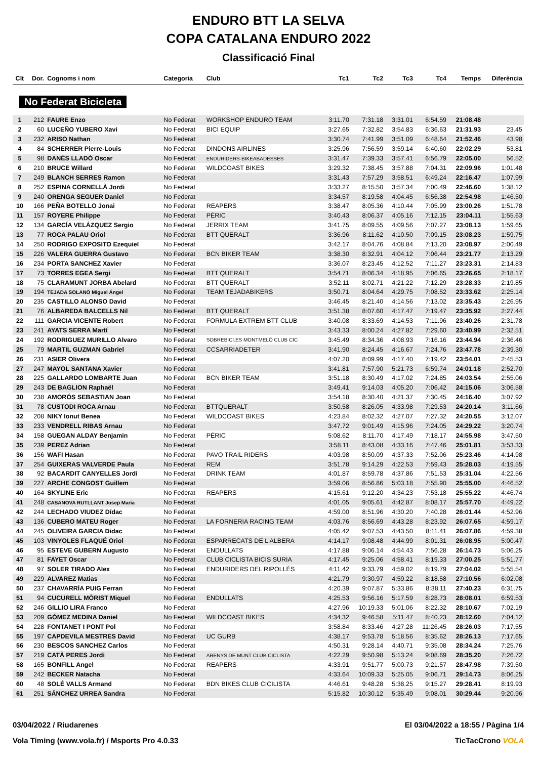ENDURO BTT LA SELVA
COPA CATALANA ENDURO 2022
Classificació Final
| Clt | Dor. | Cognoms i nom | Categoria | Club | Tc1 | Tc2 | Tc3 | Tc4 | Temps | Diferència |
| --- | --- | --- | --- | --- | --- | --- | --- | --- | --- | --- |
| No Federat Bicicleta | | | | | | | | | | |
| 1 | 212 | FAURE Enzo | No Federat | WORKSHOP ENDURO TEAM | 3:11.70 | 7:31.18 | 3:31.01 | 6:54.59 | 21:08.48 | |
| 2 | 60 | LUCEÑO YUBERO Xavi | No Federat | BICI EQUIP | 3:27.65 | 7:32.82 | 3:54.83 | 6:36.63 | 21:31.93 | 23.45 |
| 3 | 232 | ARISO Nathan | No Federat | | 3:30.74 | 7:41.99 | 3:51.09 | 6:48.64 | 21:52.46 | 43.98 |
| 4 | 84 | SCHERRER Pierre-Louis | No Federat | DINDONS AIRLINES | 3:25.96 | 7:56.59 | 3:59.14 | 6:40.60 | 22:02.29 | 53.81 |
| 5 | 98 | DANÉS LLADÓ Oscar | No Federat | ENDURIDERS-BIKEABADESSES | 3:31.47 | 7:39.33 | 3:57.41 | 6:56.79 | 22:05.00 | 56.52 |
| 6 | 210 | BRUCE Willard | No Federat | WILDCOAST BIKES | 3:29.32 | 7:38.45 | 3:57.88 | 7:04.31 | 22:09.96 | 1:01.48 |
| 7 | 249 | BLANCH SERRES Ramon | No Federat | | 3:31.43 | 7:57.29 | 3:58.51 | 6:49.24 | 22:16.47 | 1:07.99 |
| 8 | 252 | ESPINA CORNELLÀ Jordi | No Federat | | 3:33.27 | 8:15.50 | 3:57.34 | 7:00.49 | 22:46.60 | 1:38.12 |
| 9 | 240 | ORENGA SEGUER Daniel | No Federat | | 3:34.57 | 8:19.58 | 4:04.45 | 6:56.38 | 22:54.98 | 1:46.50 |
| 10 | 166 | PEÑA BOTELLO Jonai | No Federat | REAPERS | 3:38.47 | 8:05.36 | 4:10.44 | 7:05.99 | 23:00.26 | 1:51.78 |
| 11 | 157 | ROYERE Philippe | No Federat | PÉRIC | 3:40.43 | 8:06.37 | 4:05.16 | 7:12.15 | 23:04.11 | 1:55.63 |
| 12 | 134 | GARCÍA VELÁZQUEZ Sergio | No Federat | JERRIX TEAM | 3:41.75 | 8:09.55 | 4:09.56 | 7:07.27 | 23:08.13 | 1:59.65 |
| 13 | 77 | ROCA PALAU Oriol | No Federat | BTT QUERALT | 3:36.96 | 8:11.62 | 4:10.50 | 7:09.15 | 23:08.23 | 1:59.75 |
| 14 | 250 | RODRIGO EXPOSITO Ezequiel | No Federat | | 3:42.17 | 8:04.76 | 4:08.84 | 7:13.20 | 23:08.97 | 2:00.49 |
| 15 | 226 | VALERA GUERRA Gustavo | No Federat | BCN BIKER TEAM | 3:38.30 | 8:32.91 | 4:04.12 | 7:06.44 | 23:21.77 | 2:13.29 |
| 16 | 234 | PORTA SANCHEZ Xavier | No Federat | | 3:36.07 | 8:23.45 | 4:12.52 | 7:11.27 | 23:23.31 | 2:14.83 |
| 17 | 73 | TORRES EGEA Sergi | No Federat | BTT QUERALT | 3:54.71 | 8:06.34 | 4:18.95 | 7:06.65 | 23:26.65 | 2:18.17 |
| 18 | 75 | CLARAMUNT JORBA Abelard | No Federat | BTT QUERALT | 3:52.11 | 8:02.71 | 4:21.22 | 7:12.29 | 23:28.33 | 2:19.85 |
| 19 | 194 | TEJADA SOLANO Miguel Ángel | No Federat | TEAM TEJADABIKERS | 3:50.71 | 8:04.64 | 4:29.75 | 7:08.52 | 23:33.62 | 2:25.14 |
| 20 | 235 | CASTILLO ALONSO David | No Federat | | 3:46.45 | 8:21.40 | 4:14.56 | 7:13.02 | 23:35.43 | 2:26.95 |
| 21 | 76 | ALBAREDA BALCELLS Nil | No Federat | BTT QUERALT | 3:51.38 | 8:07.60 | 4:17.47 | 7:19.47 | 23:35.92 | 2:27.44 |
| 22 | 111 | GARCIA VICENTE Robert | No Federat | FORMULA EXTREM BTT CLUB | 3:40.08 | 8:33.69 | 4:14.53 | 7:11.96 | 23:40.26 | 2:31.78 |
| 23 | 241 | AYATS SERRA Martí | No Federat | | 3:43.33 | 8:00.24 | 4:27.82 | 7:29.60 | 23:40.99 | 2:32.51 |
| 24 | 192 | RODRIGUEZ MURILLO Alvaro | No Federat | SOBREBICI.ES MONTMELÓ CLUB CIC | 3:45.49 | 8:34.36 | 4:08.93 | 7:16.16 | 23:44.94 | 2:36.46 |
| 25 | 79 | MARTIL GUZMAN Gabriel | No Federat | CCSARRIADETER | 3:41.90 | 8:24.45 | 4:16.67 | 7:24.76 | 23:47.78 | 2:39.30 |
| 26 | 231 | ASIER Olivera | No Federat | | 4:07.20 | 8:09.99 | 4:17.40 | 7:19.42 | 23:54.01 | 2:45.53 |
| 27 | 247 | MAYOL SANTANA Xavier | No Federat | | 3:41.81 | 7:57.90 | 5:21.73 | 6:59.74 | 24:01.18 | 2:52.70 |
| 28 | 225 | GALLARDO LOMBARTE Juan | No Federat | BCN BIKER TEAM | 3:51.18 | 8:30.49 | 4:17.02 | 7:24.85 | 24:03.54 | 2:55.06 |
| 29 | 243 | DE BAGLION Raphaël | No Federat | | 3:49.41 | 9:14.03 | 4:05.20 | 7:06.42 | 24:15.06 | 3:06.58 |
| 30 | 238 | AMORÓS SEBASTIAN Joan | No Federat | | 3:54.18 | 8:30.40 | 4:21.37 | 7:30.45 | 24:16.40 | 3:07.92 |
| 31 | 78 | CUSTODI ROCA Arnau | No Federat | BTTQUERALT | 3:50.58 | 8:26.05 | 4:33.98 | 7:29.53 | 24:20.14 | 3:11.66 |
| 32 | 208 | NIKY Ionut Benea | No Federat | WILDCOAST BIKES | 4:23.84 | 8:02.32 | 4:27.07 | 7:27.32 | 24:20.55 | 3:12.07 |
| 33 | 233 | VENDRELL RIBAS Arnau | No Federat | | 3:47.72 | 9:01.49 | 4:15.96 | 7:24.05 | 24:29.22 | 3:20.74 |
| 34 | 158 | GUEGAN ALDAY Benjamin | No Federat | PÉRIC | 5:08.62 | 8:11.70 | 4:17.49 | 7:18.17 | 24:55.98 | 3:47.50 |
| 35 | 239 | PEREZ Adrian | No Federat | | 3:58.11 | 8:43.08 | 4:33.16 | 7:47.46 | 25:01.81 | 3:53.33 |
| 36 | 156 | WAFI Hasan | No Federat | PAVO TRAIL RIDERS | 4:03.98 | 8:50.09 | 4:37.33 | 7:52.06 | 25:23.46 | 4:14.98 |
| 37 | 254 | GUIXERAS VALVERDE Paula | No Federat | REM | 3:51.78 | 9:14.29 | 4:22.53 | 7:59.43 | 25:28.03 | 4:19.55 |
| 38 | 92 | BACARDIT CANYELLES Jordi | No Federat | DRINK TEAM | 4:01.87 | 8:59.78 | 4:37.86 | 7:51.53 | 25:31.04 | 4:22.56 |
| 39 | 227 | ARCHE CONGOST Guillem | No Federat | | 3:59.06 | 8:56.86 | 5:03.18 | 7:55.90 | 25:55.00 | 4:46.52 |
| 40 | 164 | SKYLINE Eric | No Federat | REAPERS | 4:15.61 | 9:12.20 | 4:34.23 | 7:53.18 | 25:55.22 | 4:46.74 |
| 41 | 248 | CASANOVA RUTLLANT Josep Maria | No Federat | | 4:01.05 | 9:05.61 | 4:42.87 | 8:08.17 | 25:57.70 | 4:49.22 |
| 42 | 244 | LECHADO VIUDEZ Dídac | No Federat | | 4:59.00 | 8:51.96 | 4:30.20 | 7:40.28 | 26:01.44 | 4:52.96 |
| 43 | 136 | CUBERO MATEU Roger | No Federat | LA FORNERIA RACING TEAM | 4:03.76 | 8:56.69 | 4:43.28 | 8:23.92 | 26:07.65 | 4:59.17 |
| 44 | 245 | OLIVEIRA GARCIA Didac | No Federat | | 4:05.42 | 9:07.53 | 4:43.50 | 8:11.41 | 26:07.86 | 4:59.38 |
| 45 | 103 | VINYOLES FLAQUÉ Oriol | No Federat | ESPARRECATS DE L'ALBERA | 4:14.17 | 9:08.48 | 4:44.99 | 8:01.31 | 26:08.95 | 5:00.47 |
| 46 | 95 | ESTEVE GUBERN Augusto | No Federat | ENDULLATS | 4:17.88 | 9:06.14 | 4:54.43 | 7:56.28 | 26:14.73 | 5:06.25 |
| 47 | 81 | FAYET Oscar | No Federat | CLUB CICLISTA BICIS SURIA | 4:17.45 | 9:25.06 | 4:58.41 | 8:19.33 | 27:00.25 | 5:51.77 |
| 48 | 97 | SOLER TIRADO Alex | No Federat | ENDURIDERS DEL RIPOLLÈS | 4:11.42 | 9:33.79 | 4:59.02 | 8:19.79 | 27:04.02 | 5:55.54 |
| 49 | 229 | ALVAREZ Matias | No Federat | | 4:21.79 | 9:30.97 | 4:59.22 | 8:18.58 | 27:10.56 | 6:02.08 |
| 50 | 237 | CHAVARRÍA PUIG Ferran | No Federat | | 4:20.39 | 9:07.87 | 5:33.86 | 8:38.11 | 27:40.23 | 6:31.75 |
| 51 | 94 | CUCURELL MÒRIST Miquel | No Federat | ENDULLATS | 4:25.53 | 9:56.16 | 5:17.59 | 8:28.73 | 28:08.01 | 6:59.53 |
| 52 | 246 | GILLIO LIRA Franco | No Federat | | 4:27.96 | 10:19.33 | 5:01.06 | 8:22.32 | 28:10.67 | 7:02.19 |
| 53 | 209 | GÓMEZ MEDINA Daniel | No Federat | WILDCOAST BIKES | 4:34.32 | 9:46.58 | 5:11.47 | 8:40.23 | 28:12.60 | 7:04.12 |
| 54 | 228 | FONTANET I PONT Pol | No Federat | | 3:58.84 | 8:33.46 | 4:27.28 | 11:26.45 | 28:26.03 | 7:17.55 |
| 55 | 197 | CAPDEVILA MESTRES David | No Federat | UC GURB | 4:38.17 | 9:53.78 | 5:18.56 | 8:35.62 | 28:26.13 | 7:17.65 |
| 56 | 230 | BESCOS SANCHEZ Carlos | No Federat | | 4:50.31 | 9:28.14 | 4:40.71 | 9:35.08 | 28:34.24 | 7:25.76 |
| 57 | 219 | CATÀ PERES Jordi | No Federat | ARENYS DE MUNT CLUB CICLISTA | 4:22.29 | 9:50.98 | 5:13.24 | 9:08.69 | 28:35.20 | 7:26.72 |
| 58 | 165 | BONFILL Angel | No Federat | REAPERS | 4:33.91 | 9:51.77 | 5:00.73 | 9:21.57 | 28:47.98 | 7:39.50 |
| 59 | 242 | BECKER Natacha | No Federat | | 4:33.64 | 10:09.33 | 5:25.05 | 9:06.71 | 29:14.73 | 8:06.25 |
| 60 | 48 | SOLÉ VALLS Armand | No Federat | BDN BIKES CLUB CICILISTA | 4:46.61 | 9:48.28 | 5:38.25 | 9:15.27 | 29:28.41 | 8:19.93 |
| 61 | 251 | SÁNCHEZ URREA Sandra | No Federat | | 5:15.82 | 10:30.12 | 5:35.49 | 9:08.01 | 30:29.44 | 9:20.96 |
03/04/2022 / Riudarenes El 03/04/2022 a 18:55 / Pàgina 1/4
Vola Timing (www.vola.fr) / Msports Pro 4.0.33 TicTacCrono VOLA